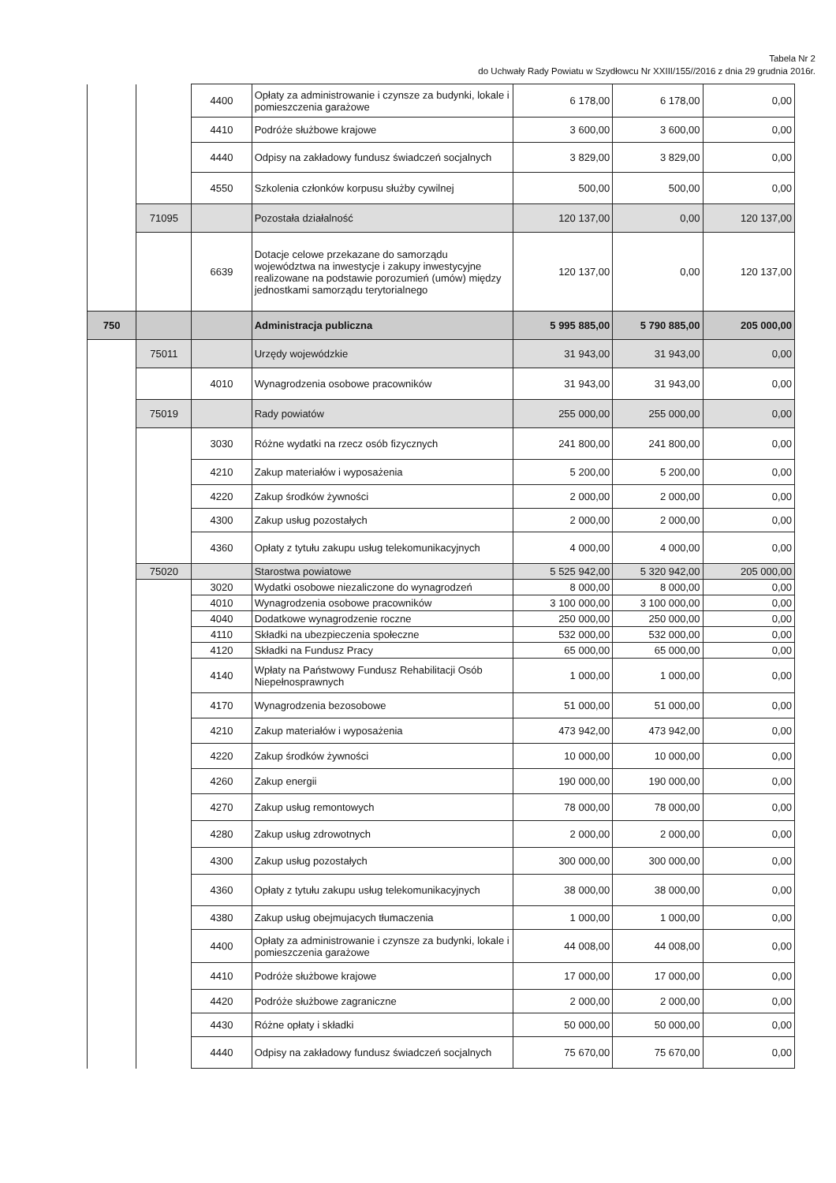Tabela Nr 2
do Uchwały Rady Powiatu w Szydłowcu Nr XXIII/155//2016 z dnia 29 grudnia 2016r.
| | | 4400 | Opłaty za administrowanie i czynsze za budynki, lokale i pomieszczenia garażowe | 6 178,00 | 6 178,00 | 0,00 |
| | | 4410 | Podróże służbowe krajowe | 3 600,00 | 3 600,00 | 0,00 |
| | | 4440 | Odpisy na zakładowy fundusz świadczeń socjalnych | 3 829,00 | 3 829,00 | 0,00 |
| | | 4550 | Szkolenia członków korpusu służby cywilnej | 500,00 | 500,00 | 0,00 |
| | 71095 | | Pozostała działalność | 120 137,00 | 0,00 | 120 137,00 |
| | | 6639 | Dotacje celowe przekazane do samorządu województwa na inwestycje i zakupy inwestycyjne realizowane na podstawie porozumień (umów) między jednostkami samorządu terytorialnego | 120 137,00 | 0,00 | 120 137,00 |
| 750 | | | Administracja publiczna | 5 995 885,00 | 5 790 885,00 | 205 000,00 |
| | 75011 | | Urzędy wojewódzkie | 31 943,00 | 31 943,00 | 0,00 |
| | | 4010 | Wynagrodzenia osobowe pracowników | 31 943,00 | 31 943,00 | 0,00 |
| | 75019 | | Rady powiatów | 255 000,00 | 255 000,00 | 0,00 |
| | | 3030 | Różne wydatki na rzecz osób fizycznych | 241 800,00 | 241 800,00 | 0,00 |
| | | 4210 | Zakup materiałów i wyposażenia | 5 200,00 | 5 200,00 | 0,00 |
| | | 4220 | Zakup środków żywności | 2 000,00 | 2 000,00 | 0,00 |
| | | 4300 | Zakup usług pozostałych | 2 000,00 | 2 000,00 | 0,00 |
| | | 4360 | Opłaty z tytułu zakupu usług telekomunikacyjnych | 4 000,00 | 4 000,00 | 0,00 |
| | 75020 | | Starostwa powiatowe | 5 525 942,00 | 5 320 942,00 | 205 000,00 |
| | | 3020 | Wydatki osobowe niezaliczone do wynagrodzeń | 8 000,00 | 8 000,00 | 0,00 |
| | | 4010 | Wynagrodzenia osobowe pracowników | 3 100 000,00 | 3 100 000,00 | 0,00 |
| | | 4040 | Dodatkowe wynagrodzenie roczne | 250 000,00 | 250 000,00 | 0,00 |
| | | 4110 | Składki na ubezpieczenia społeczne | 532 000,00 | 532 000,00 | 0,00 |
| | | 4120 | Składki na Fundusz Pracy | 65 000,00 | 65 000,00 | 0,00 |
| | | 4140 | Wpłaty na Państwowy Fundusz Rehabilitacji Osób Niepełnosprawnych | 1 000,00 | 1 000,00 | 0,00 |
| | | 4170 | Wynagrodzenia bezosobowe | 51 000,00 | 51 000,00 | 0,00 |
| | | 4210 | Zakup materiałów i wyposażenia | 473 942,00 | 473 942,00 | 0,00 |
| | | 4220 | Zakup środków żywności | 10 000,00 | 10 000,00 | 0,00 |
| | | 4260 | Zakup energii | 190 000,00 | 190 000,00 | 0,00 |
| | | 4270 | Zakup usług remontowych | 78 000,00 | 78 000,00 | 0,00 |
| | | 4280 | Zakup usług zdrowotnych | 2 000,00 | 2 000,00 | 0,00 |
| | | 4300 | Zakup usług pozostałych | 300 000,00 | 300 000,00 | 0,00 |
| | | 4360 | Opłaty z tytułu zakupu usług telekomunikacyjnych | 38 000,00 | 38 000,00 | 0,00 |
| | | 4380 | Zakup usług obejmujacych tłumaczenia | 1 000,00 | 1 000,00 | 0,00 |
| | | 4400 | Opłaty za administrowanie i czynsze za budynki, lokale i pomieszczenia garażowe | 44 008,00 | 44 008,00 | 0,00 |
| | | 4410 | Podróże służbowe krajowe | 17 000,00 | 17 000,00 | 0,00 |
| | | 4420 | Podróże służbowe zagraniczne | 2 000,00 | 2 000,00 | 0,00 |
| | | 4430 | Różne opłaty i składki | 50 000,00 | 50 000,00 | 0,00 |
| | | 4440 | Odpisy na zakładowy fundusz świadczeń socjalnych | 75 670,00 | 75 670,00 | 0,00 |